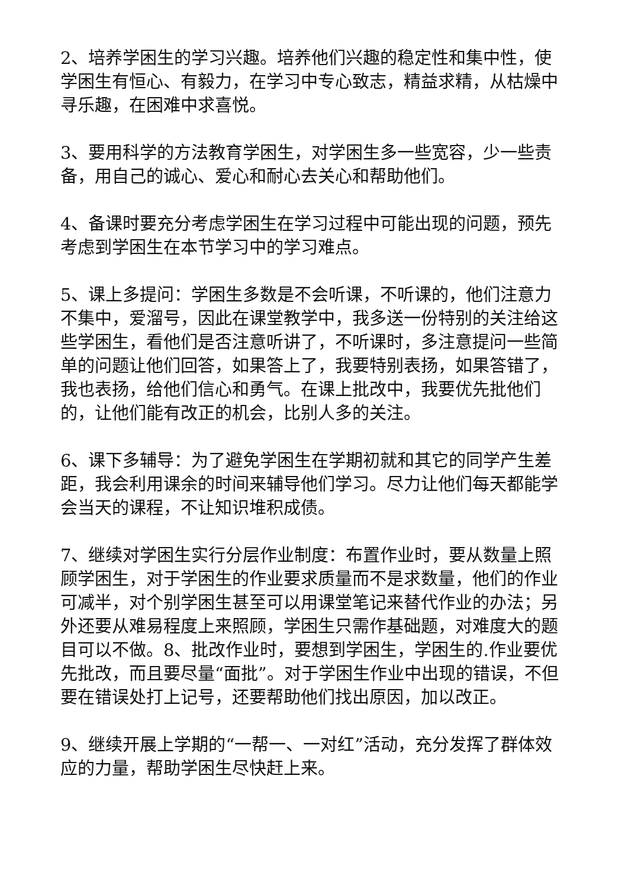2、培养学困生的学习兴趣。培养他们兴趣的稳定性和集中性，使学困生有恒心、有毅力，在学习中专心致志，精益求精，从枯燥中寻乐趣，在困难中求喜悦。
3、要用科学的方法教育学困生，对学困生多一些宽容，少一些责备，用自己的诚心、爱心和耐心去关心和帮助他们。
4、备课时要充分考虑学困生在学习过程中可能出现的问题，预先考虑到学困生在本节学习中的学习难点。
5、课上多提问：学困生多数是不会听课，不听课的，他们注意力不集中，爱溜号，因此在课堂教学中，我多送一份特别的关注给这些学困生，看他们是否注意听讲了，不听课时，多注意提问一些简单的问题让他们回答，如果答上了，我要特别表扬，如果答错了，我也表扬，给他们信心和勇气。在课上批改中，我要优先批他们的，让他们能有改正的机会，比别人多的关注。
6、课下多辅导：为了避免学困生在学期初就和其它的同学产生差距，我会利用课余的时间来辅导他们学习。尽力让他们每天都能学会当天的课程，不让知识堆积成债。
7、继续对学困生实行分层作业制度：布置作业时，要从数量上照顾学困生，对于学困生的作业要求质量而不是求数量，他们的作业可减半，对个别学困生甚至可以用课堂笔记来替代作业的办法；另外还要从难易程度上来照顾，学困生只需作基础题，对难度大的题目可以不做。8、批改作业时，要想到学困生，学困生的.作业要优先批改，而且要尽量“面批”。对于学困生作业中出现的错误，不但要在错误处打上记号，还要帮助他们找出原因，加以改正。
9、继续开展上学期的“一帮一、一对红”活动，充分发挥了群体效应的力量，帮助学困生尽快赶上来。